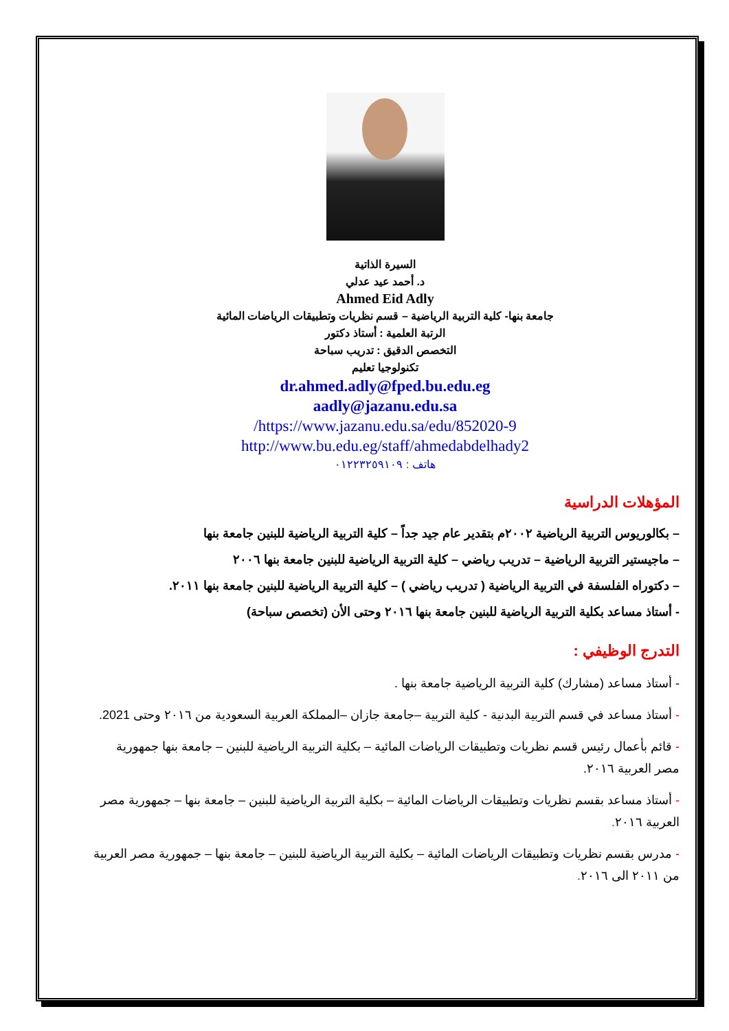السيرة الذاتية
د. أحمد عيد عدلي
Ahmed Eid Adly
جامعة بنها- كلية التربية الرياضية – قسم نظريات وتطبيقات الرياضات المائية
الرتبة العلمية : أستاذ دكتور
التخصص الدقيق : تدريب سباحة
تكنولوجيا تعليم
dr.ahmed.adly@fped.bu.edu.eg
aadly@jazanu.edu.sa
https://www.jazanu.edu.sa/edu/852020-9/
http://www.bu.edu.eg/staff/ahmedabdelhady2
هاتف : ٠١٢٢٣٢٥٩١٠٩
المؤهلات الدراسية
– بكالوريوس التربية الرياضية ٢٠٠٢م بتقدير عام جيد جداً – كلية التربية الرياضية للبنين جامعة بنها
– ماجيستير التربية الرياضية – تدريب رياضي – كلية التربية الرياضية للبنين جامعة بنها ٢٠٠٦
– دكتوراه الفلسفة في التربية الرياضية ( تدريب رياضي ) – كلية التربية الرياضية للبنين جامعة بنها ٢٠١١.
- أستاذ مساعد بكلية التربية الرياضية للبنين جامعة بنها ٢٠١٦ وحتى الأن (تخصص سباحة)
التدرج الوظيفي :
- أستاذ مساعد (مشارك) كلية التربية الرياضية جامعة بنها .
- أستاذ مساعد في قسم التربية البدنية - كلية التربية –جامعة جازان –المملكة العربية السعودية من ٢٠١٦ وحتى 2021.
- قائم بأعمال رئيس قسم نظريات وتطبيقات الرياضات المائية – بكلية التربية الرياضية للبنين – جامعة بنها جمهورية مصر العربية ٢٠١٦.
- أستاذ مساعد بقسم نظريات وتطبيقات الرياضات المائية – بكلية التربية الرياضية للبنين – جامعة بنها – جمهورية مصر العربية ٢٠١٦.
- مدرس بقسم نظريات وتطبيقات الرياضات المائية – بكلية التربية الرياضية للبنين – جامعة بنها – جمهورية مصر العربية من ٢٠١١ الى ٢٠١٦.